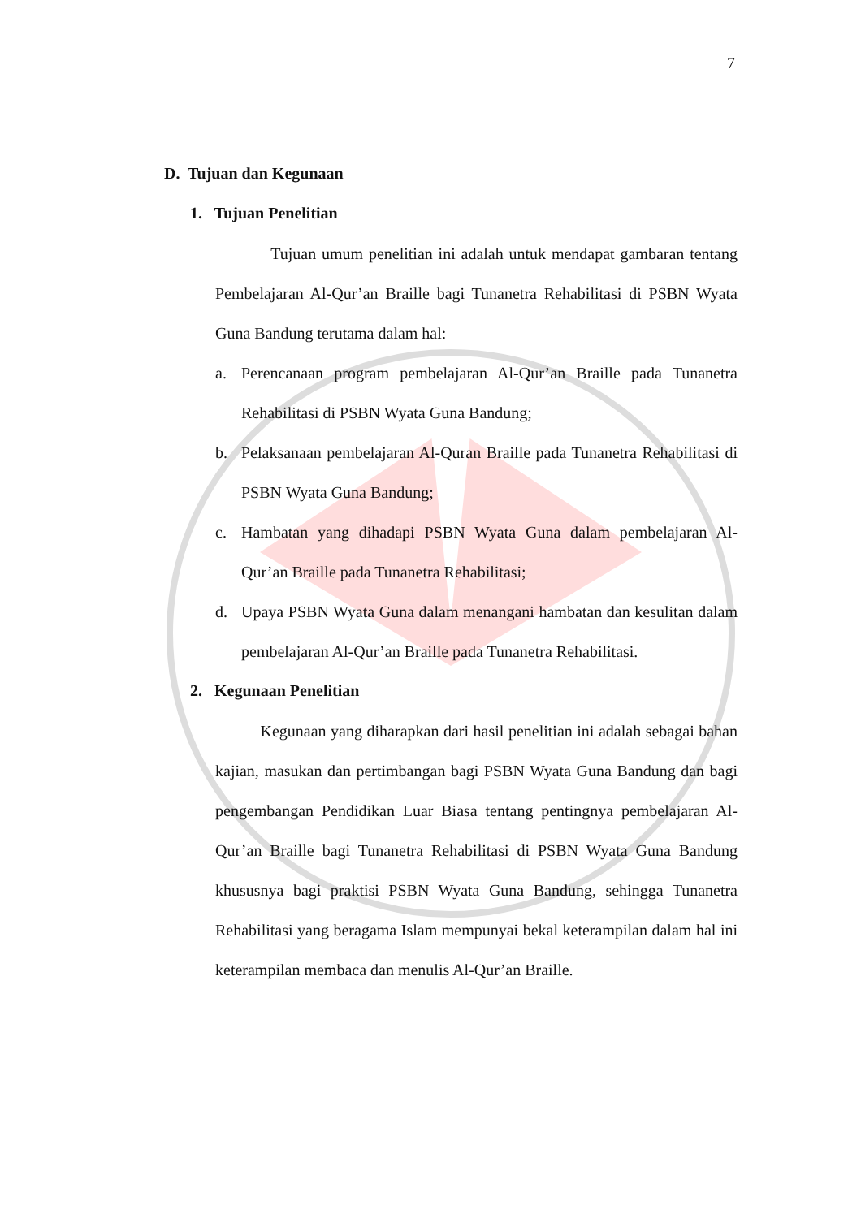7
D. Tujuan dan Kegunaan
1. Tujuan Penelitian
Tujuan umum penelitian ini adalah untuk mendapat gambaran tentang Pembelajaran Al-Qur’an Braille bagi Tunanetra Rehabilitasi di PSBN Wyata Guna Bandung terutama dalam hal:
a. Perencanaan program pembelajaran Al-Qur’an Braille pada Tunanetra Rehabilitasi di PSBN Wyata Guna Bandung;
b. Pelaksanaan pembelajaran Al-Quran Braille pada Tunanetra Rehabilitasi di PSBN Wyata Guna Bandung;
c. Hambatan yang dihadapi PSBN Wyata Guna dalam pembelajaran Al-Qur’an Braille pada Tunanetra Rehabilitasi;
d. Upaya PSBN Wyata Guna dalam menangani hambatan dan kesulitan dalam pembelajaran Al-Qur’an Braille pada Tunanetra Rehabilitasi.
2. Kegunaan Penelitian
Kegunaan yang diharapkan dari hasil penelitian ini adalah sebagai bahan kajian, masukan dan pertimbangan bagi PSBN Wyata Guna Bandung dan bagi pengembangan Pendidikan Luar Biasa tentang pentingnya pembelajaran Al-Qur’an Braille bagi Tunanetra Rehabilitasi di PSBN Wyata Guna Bandung khususnya bagi praktisi PSBN Wyata Guna Bandung, sehingga Tunanetra Rehabilitasi yang beragama Islam mempunyai bekal keterampilan dalam hal ini keterampilan membaca dan menulis Al-Qur’an Braille.